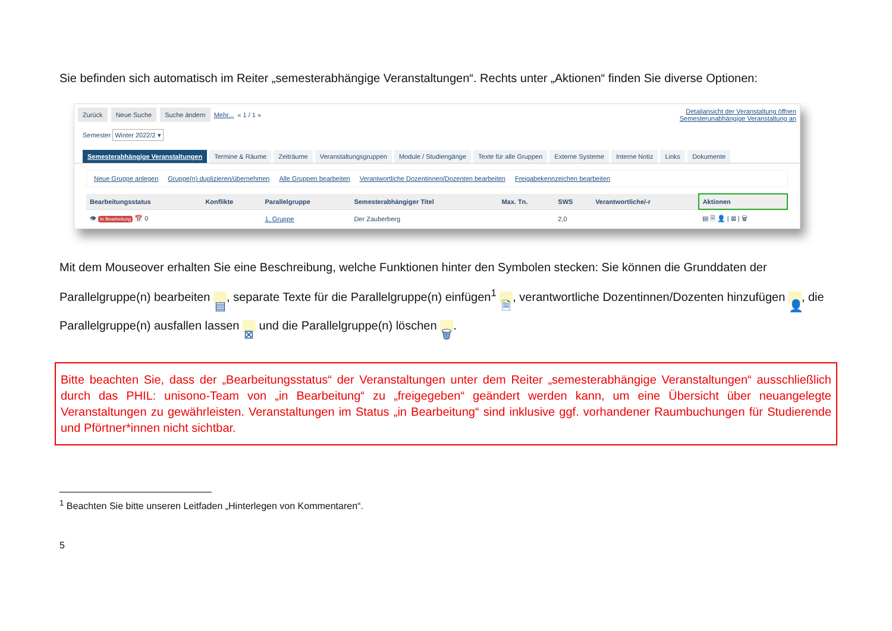Sie befinden sich automatisch im Reiter „semesterabhängige Veranstaltungen“. Rechts unter „Aktionen“ finden Sie diverse Optionen:
Zurück Neue Suche Suche ändern Mehr... « 1 / 1 » Detailansicht der Veranstaltung öffnen
Semesterunabhängige Veranstaltung an
Semester Winter 2022/2 ▾
Semesterabhängige Veranstaltungen Termine & Räume Zeiträume Veranstaltungsgruppen Module / Studiengänge Texte für alle Gruppen Externe Systeme Interne Notiz Links Dokumente
Neue Gruppe anlegen Gruppe(n) duplizieren/übernehmen Alle Gruppen bearbeiten Verantwortliche Dozentinnen/Dozenten bearbeiten Freigabekennzeichen bearbeiten
| Bearbeitungsstatus | Konflikte | Parallelgruppe | Semesterabhängiger Titel | Max. Tn. | SWS | Verantwortliche/-r | Aktionen |
| --- | --- | --- | --- | --- | --- | --- | --- |
| 👁 In Bearbeitung 📅 0 | | 1. Gruppe | Der Zauberberg | | 2,0 | | ▤ 🗎 👤 / ⊠ / 🗑 |
Mit dem Mouseover erhalten Sie eine Beschreibung, welche Funktionen hinter den Symbolen stecken: Sie können die Grunddaten der Parallelgruppe(n) bearbeiten ▤, separate Texte für die Parallelgruppe(n) einfügen<sup>1</sup> 🗎, verantwortliche Dozentinnen/Dozenten hinzufügen 👤, die Parallelgruppe(n) ausfallen lassen ⊠ und die Parallelgruppe(n) löschen 🗑.
Bitte beachten Sie, dass der „Bearbeitungsstatus“ der Veranstaltungen unter dem Reiter „semesterabhängige Veranstaltungen“ ausschließlich durch das PHIL: unisono-Team von „in Bearbeitung“ zu „freigegeben“ geändert werden kann, um eine Übersicht über neuangelegte Veranstaltungen zu gewährleisten. Veranstaltungen im Status „in Bearbeitung“ sind inklusive ggf. vorhandener Raumbuchungen für Studierende und Pförtner*innen nicht sichtbar.
<sup>1</sup> Beachten Sie bitte unseren Leitfaden „Hinterlegen von Kommentaren“.
5